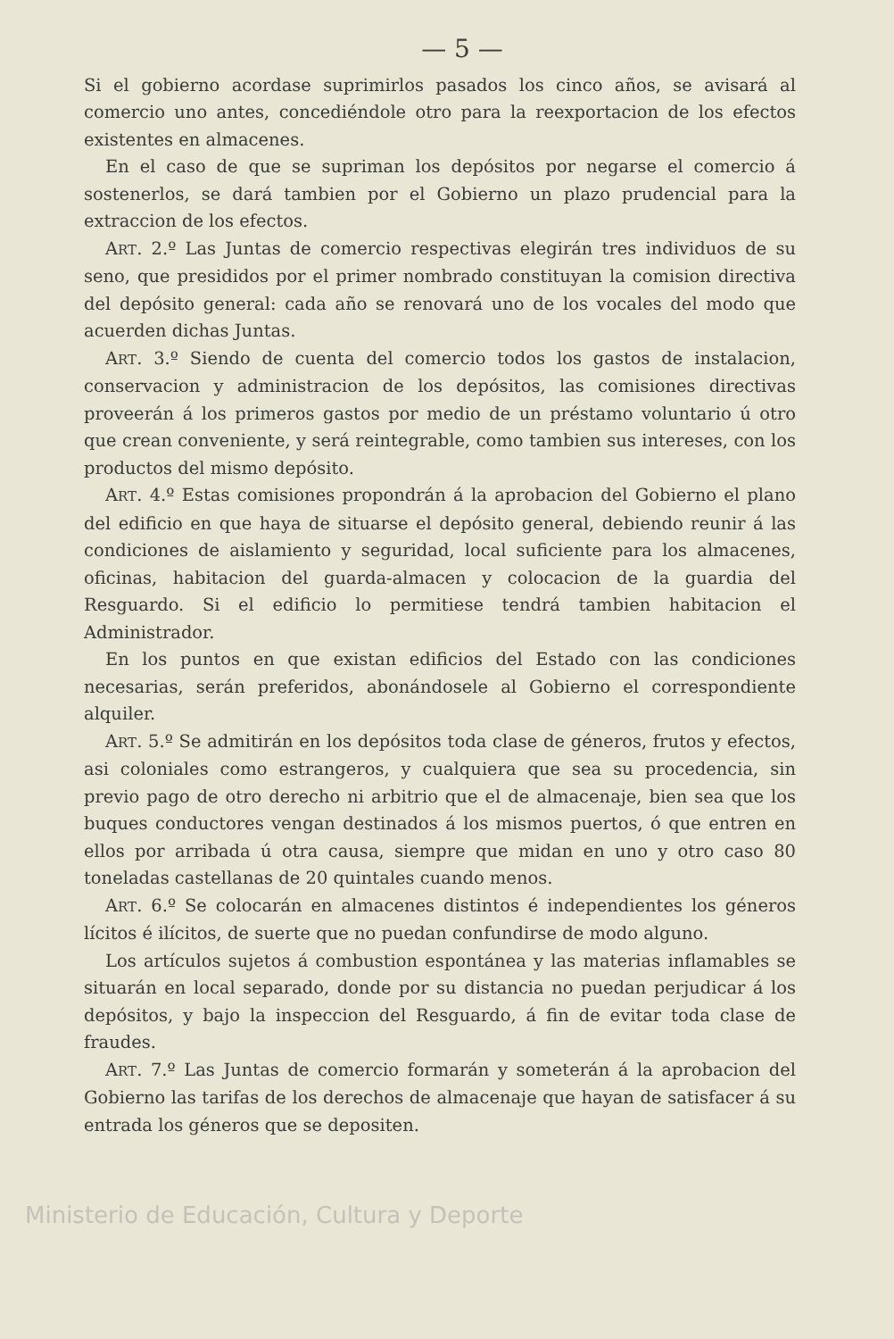— 5 —
Si el gobierno acordase suprimirlos pasados los cinco años, se avisará al comercio uno antes, concediéndole otro para la reexportacion de los efectos existentes en almacenes.
En el caso de que se supriman los depósitos por negarse el comercio á sostenerlos, se dará tambien por el Gobierno un plazo prudencial para la extraccion de los efectos.
ART. 2.º Las Juntas de comercio respectivas elegirán tres individuos de su seno, que presididos por el primer nombrado constituyan la comision directiva del depósito general: cada año se renovará uno de los vocales del modo que acuerden dichas Juntas.
ART. 3.º Siendo de cuenta del comercio todos los gastos de instalacion, conservacion y administracion de los depósitos, las comisiones directivas proveerán á los primeros gastos por medio de un préstamo voluntario ú otro que crean conveniente, y será reintegrable, como tambien sus intereses, con los productos del mismo depósito.
ART. 4.º Estas comisiones propondrán á la aprobacion del Gobierno el plano del edificio en que haya de situarse el depósito general, debiendo reunir á las condiciones de aislamiento y seguridad, local suficiente para los almacenes, oficinas, habitacion del guarda-almacen y colocacion de la guardia del Resguardo. Si el edificio lo permitiese tendrá tambien habitacion el Administrador.
En los puntos en que existan edificios del Estado con las condiciones necesarias, serán preferidos, abonándosele al Gobierno el correspondiente alquiler.
ART. 5.º Se admitirán en los depósitos toda clase de géneros, frutos y efectos, asi coloniales como estrangeros, y cualquiera que sea su procedencia, sin previo pago de otro derecho ni arbitrio que el de almacenaje, bien sea que los buques conductores vengan destinados á los mismos puertos, ó que entren en ellos por arribada ú otra causa, siempre que midan en uno y otro caso 80 toneladas castellanas de 20 quintales cuando menos.
ART. 6.º Se colocarán en almacenes distintos é independientes los géneros lícitos é ilícitos, de suerte que no puedan confundirse de modo alguno.
Los artículos sujetos á combustion espontánea y las materias inflamables se situarán en local separado, donde por su distancia no puedan perjudicar á los depósitos, y bajo la inspeccion del Resguardo, á fin de evitar toda clase de fraudes.
ART. 7.º Las Juntas de comercio formarán y someterán á la aprobacion del Gobierno las tarifas de los derechos de almacenaje que hayan de satisfacer á su entrada los géneros que se depositen.
Ministerio de Educación, Cultura y Deporte